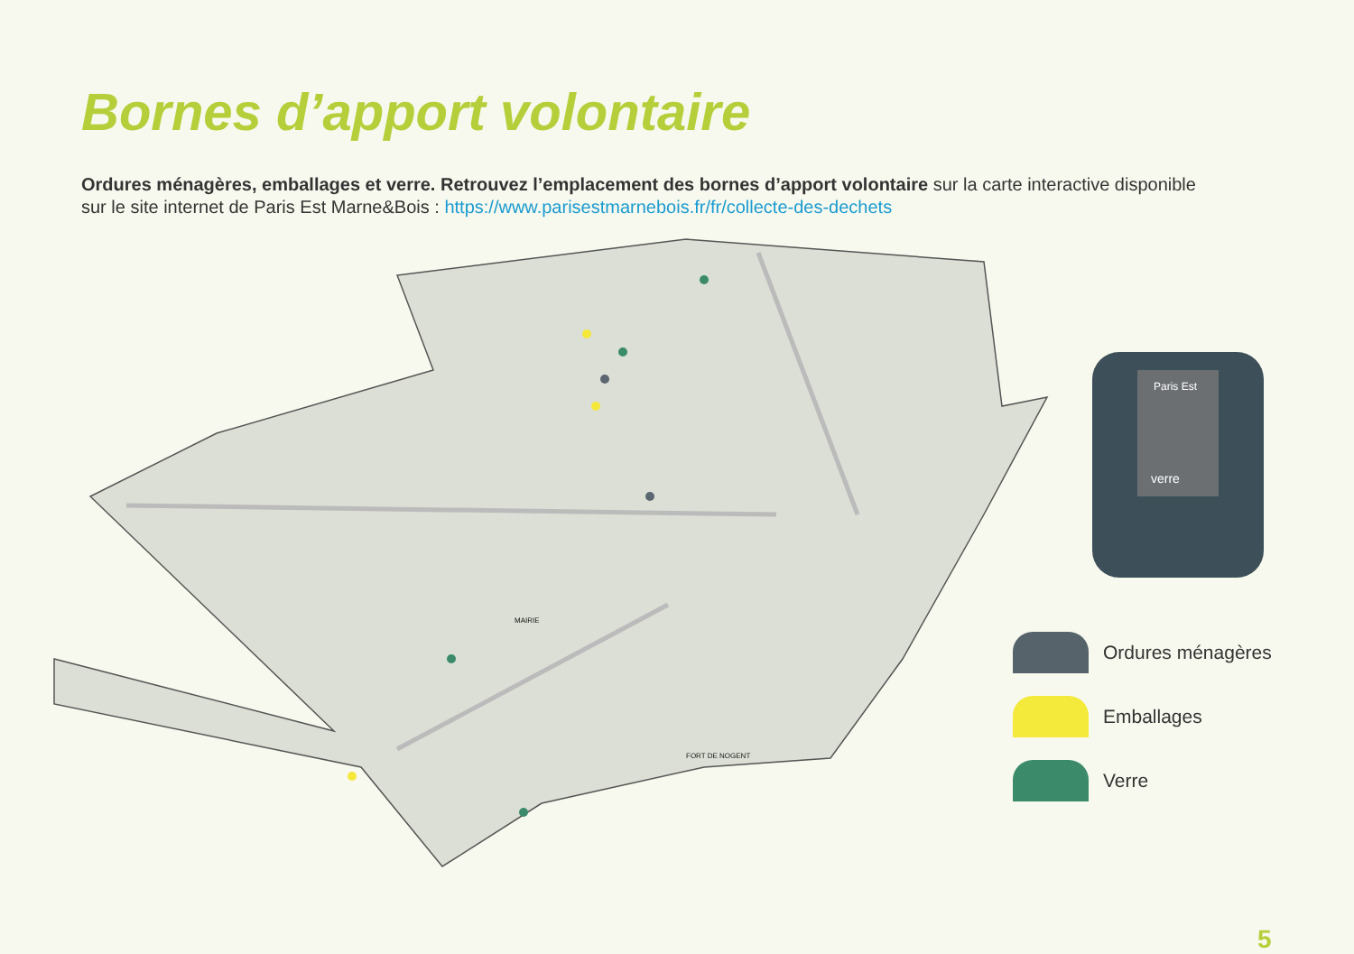Bornes d’apport volontaire
Ordures ménagères, emballages et verre. Retrouvez l’emplacement des bornes d’apport volontaire sur la carte interactive disponible sur le site internet de Paris Est Marne&Bois : https://www.parisestmarnebois.fr/fr/collecte-des-dechets
verre
Paris Est
MAIRIE
FORT DE NOGENT
Ordures ménagères
Emballages
Verre
5